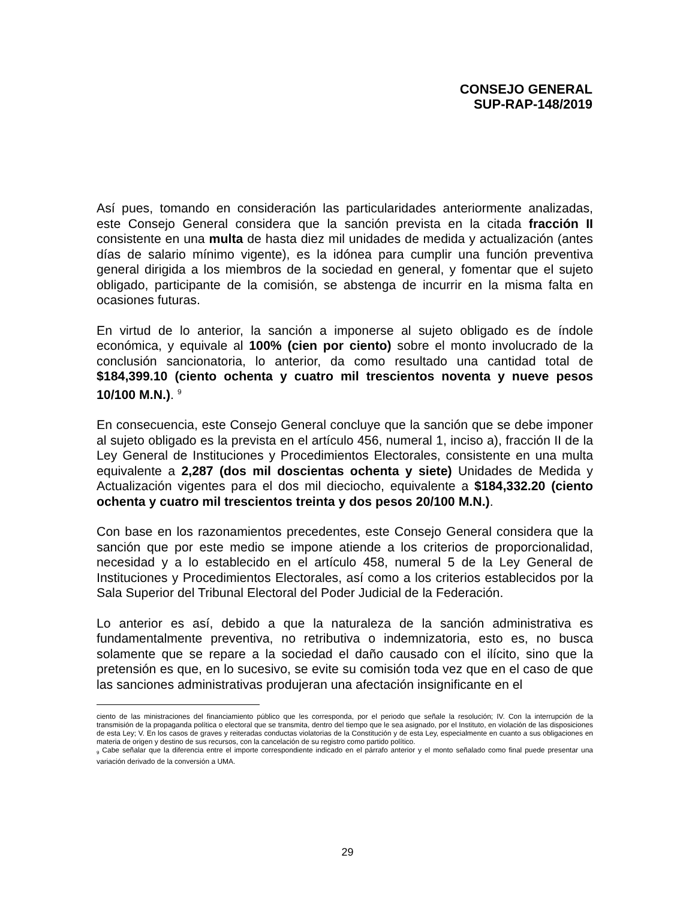CONSEJO GENERAL
SUP-RAP-148/2019
Así pues, tomando en consideración las particularidades anteriormente analizadas, este Consejo General considera que la sanción prevista en la citada fracción II consistente en una multa de hasta diez mil unidades de medida y actualización (antes días de salario mínimo vigente), es la idónea para cumplir una función preventiva general dirigida a los miembros de la sociedad en general, y fomentar que el sujeto obligado, participante de la comisión, se abstenga de incurrir en la misma falta en ocasiones futuras.
En virtud de lo anterior, la sanción a imponerse al sujeto obligado es de índole económica, y equivale al 100% (cien por ciento) sobre el monto involucrado de la conclusión sancionatoria, lo anterior, da como resultado una cantidad total de $184,399.10 (ciento ochenta y cuatro mil trescientos noventa y nueve pesos 10/100 M.N.). <sup>9</sup>
En consecuencia, este Consejo General concluye que la sanción que se debe imponer al sujeto obligado es la prevista en el artículo 456, numeral 1, inciso a), fracción II de la Ley General de Instituciones y Procedimientos Electorales, consistente en una multa equivalente a 2,287 (dos mil doscientas ochenta y siete) Unidades de Medida y Actualización vigentes para el dos mil dieciocho, equivalente a $184,332.20 (ciento ochenta y cuatro mil trescientos treinta y dos pesos 20/100 M.N.).
Con base en los razonamientos precedentes, este Consejo General considera que la sanción que por este medio se impone atiende a los criterios de proporcionalidad, necesidad y a lo establecido en el artículo 458, numeral 5 de la Ley General de Instituciones y Procedimientos Electorales, así como a los criterios establecidos por la Sala Superior del Tribunal Electoral del Poder Judicial de la Federación.
Lo anterior es así, debido a que la naturaleza de la sanción administrativa es fundamentalmente preventiva, no retributiva o indemnizatoria, esto es, no busca solamente que se repare a la sociedad el daño causado con el ilícito, sino que la pretensión es que, en lo sucesivo, se evite su comisión toda vez que en el caso de que las sanciones administrativas produjeran una afectación insignificante en el
ciento de las ministraciones del financiamiento público que les corresponda, por el periodo que señale la resolución; IV. Con la interrupción de la transmisión de la propaganda política o electoral que se transmita, dentro del tiempo que le sea asignado, por el Instituto, en violación de las disposiciones de esta Ley; V. En los casos de graves y reiteradas conductas violatorias de la Constitución y de esta Ley, especialmente en cuanto a sus obligaciones en materia de origen y destino de sus recursos, con la cancelación de su registro como partido político.
<sub>9</sub> Cabe señalar que la diferencia entre el importe correspondiente indicado en el párrafo anterior y el monto señalado como final puede presentar una variación derivado de la conversión a UMA.
29